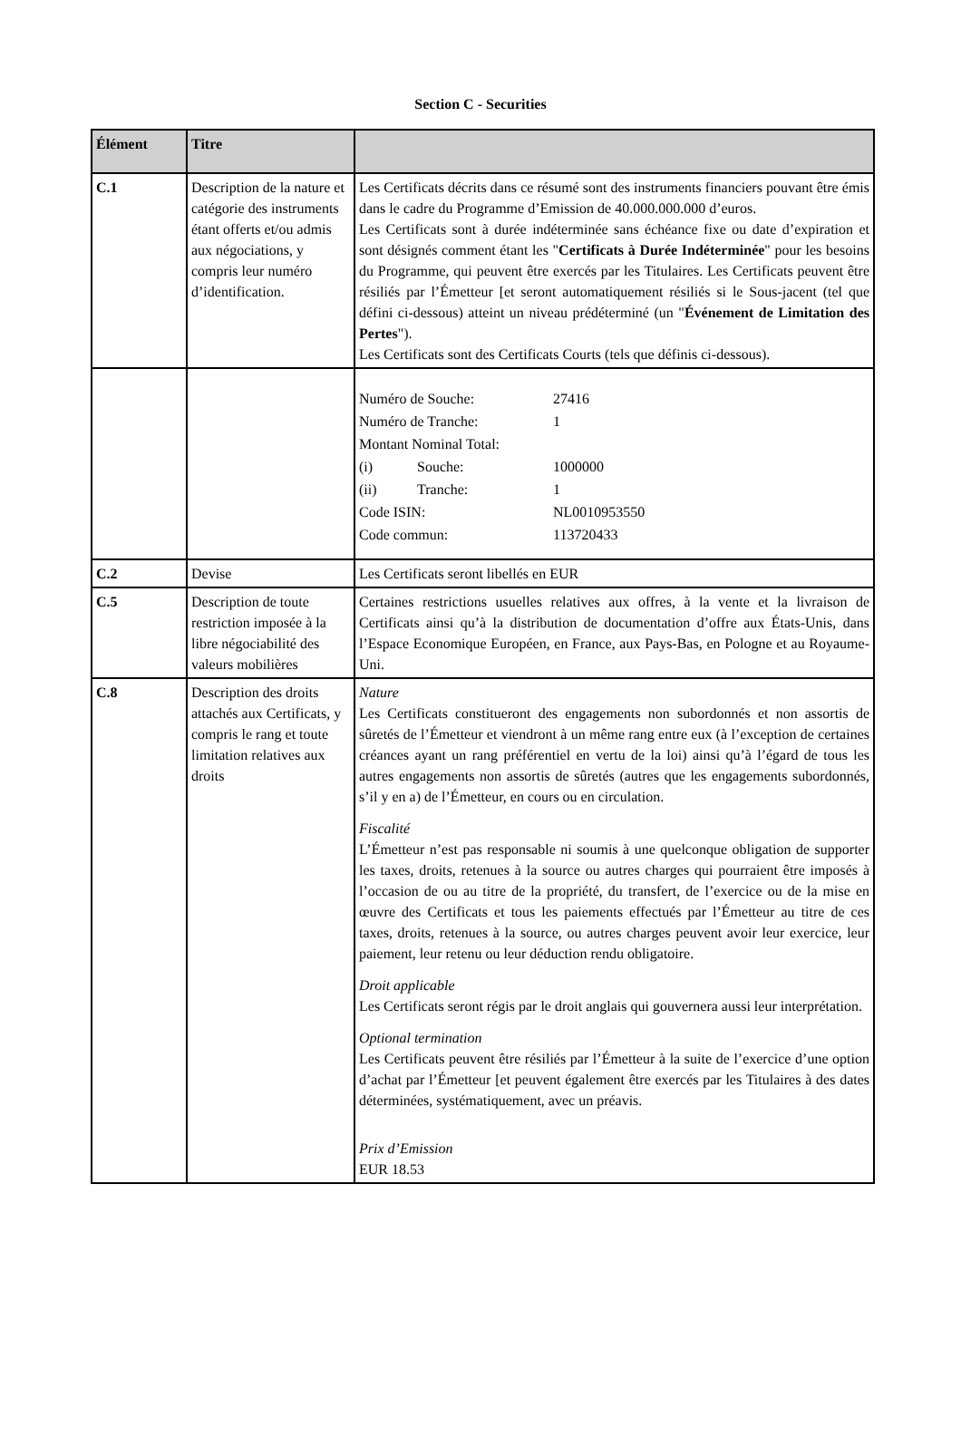Section C - Securities
| Élément | Titre | |
| --- | --- | --- |
| C.1 | Description de la nature et catégorie des instruments étant offerts et/ou admis aux négociations, y compris leur numéro d’identification. | Les Certificats décrits dans ce résumé sont des instruments financiers pouvant être émis dans le cadre du Programme d’Emission de 40.000.000.000 d’euros. Les Certificats sont à durée indéterminée sans échéance fixe ou date d’expiration et sont désignés comment étant les " Certificats à Durée Indéterminée " pour les besoins du Programme, qui peuvent être exercés par les Titulaires. Les Certificats peuvent être résiliés par l’Émetteur [et seront automatiquement résiliés si le Sous-jacent (tel que défini ci-dessous) atteint un niveau prédéterminé (un " Événement de Limitation des Pertes "). Les Certificats sont des Certificats Courts (tels que définis ci-dessous). |
| | | / Numéro de Souche: / / 27416 / / Numéro de Tranche: / / 1 / / Montant Nominal Total: / / / / (i) / Souche: / 1000000 / / (ii) / Tranche: / 1 / / Code ISIN: / / NL0010953550 / / Code commun: / / 113720433 / |
| C.2 | Devise | Les Certificats seront libellés en EUR |
| C.5 | Description de toute restriction imposée à la libre négociabilité des valeurs mobilières | Certaines restrictions usuelles relatives aux offres, à la vente et la livraison de Certificats ainsi qu’à la distribution de documentation d’offre aux États-Unis, dans l’Espace Economique Européen, en France, aux Pays-Bas, en Pologne et au Royaume-Uni. |
| C.8 | Description des droits attachés aux Certificats, y compris le rang et toute limitation relatives aux droits | Nature Les Certificats constitueront des engagements non subordonnés et non assortis de sûretés de l’Émetteur et viendront à un même rang entre eux (à l’exception de certaines créances ayant un rang préférentiel en vertu de la loi) ainsi qu’à l’égard de tous les autres engagements non assortis de sûretés (autres que les engagements subordonnés, s’il y en a) de l’Émetteur, en cours ou en circulation. Fiscalité L’Émetteur n’est pas responsable ni soumis à une quelconque obligation de supporter les taxes, droits, retenues à la source ou autres charges qui pourraient être imposés à l’occasion de ou au titre de la propriété, du transfert, de l’exercice ou de la mise en œuvre des Certificats et tous les paiements effectués par l’Émetteur au titre de ces taxes, droits, retenues à la source, ou autres charges peuvent avoir leur exercice, leur paiement, leur retenu ou leur déduction rendu obligatoire. Droit applicable Les Certificats seront régis par le droit anglais qui gouvernera aussi leur interprétation. Optional termination Les Certificats peuvent être résiliés par l’Émetteur à la suite de l’exercice d’une option d’achat par l’Émetteur [et peuvent également être exercés par les Titulaires à des dates déterminées, systématiquement, avec un préavis. Prix d’Emission EUR 18.53 |